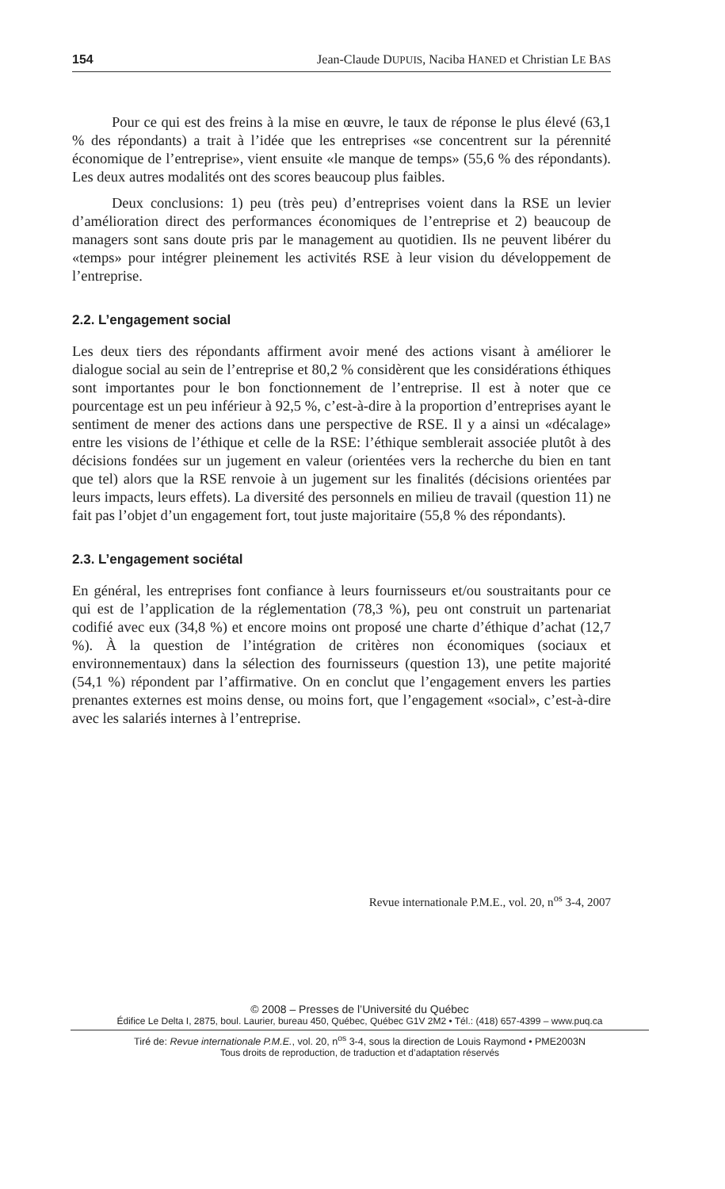154 Jean-Claude DUPUIS, Naciba HANED et Christian LE BAS
Pour ce qui est des freins à la mise en œuvre, le taux de réponse le plus élevé (63,1 % des répondants) a trait à l’idée que les entreprises «se concentrent sur la pérennité économique de l’entreprise», vient ensuite «le manque de temps» (55,6 % des répondants). Les deux autres modalités ont des scores beaucoup plus faibles.
Deux conclusions: 1) peu (très peu) d’entreprises voient dans la RSE un levier d’amélioration direct des performances économiques de l’entreprise et 2) beaucoup de managers sont sans doute pris par le management au quotidien. Ils ne peuvent libérer du «temps» pour intégrer pleinement les activités RSE à leur vision du développement de l’entreprise.
2.2. L’engagement social
Les deux tiers des répondants affirment avoir mené des actions visant à améliorer le dialogue social au sein de l’entreprise et 80,2 % considèrent que les considérations éthiques sont importantes pour le bon fonctionnement de l’entreprise. Il est à noter que ce pourcentage est un peu inférieur à 92,5 %, c’est-à-dire à la proportion d’entreprises ayant le sentiment de mener des actions dans une perspective de RSE. Il y a ainsi un «décalage» entre les visions de l’éthique et celle de la RSE: l’éthique semblerait associée plutôt à des décisions fondées sur un jugement en valeur (orientées vers la recherche du bien en tant que tel) alors que la RSE renvoie à un jugement sur les finalités (décisions orientées par leurs impacts, leurs effets). La diversité des personnels en milieu de travail (question 11) ne fait pas l’objet d’un engagement fort, tout juste majoritaire (55,8 % des répondants).
2.3. L’engagement sociétal
En général, les entreprises font confiance à leurs fournisseurs et/ou soustraitants pour ce qui est de l’application de la réglementation (78,3 %), peu ont construit un partenariat codifié avec eux (34,8 %) et encore moins ont proposé une charte d’éthique d’achat (12,7 %). À la question de l’intégration de critères non économiques (sociaux et environnementaux) dans la sélection des fournisseurs (question 13), une petite majorité (54,1 %) répondent par l’affirmative. On en conclut que l’engagement envers les parties prenantes externes est moins dense, ou moins fort, que l’engagement «social», c’est-à-dire avec les salariés internes à l’entreprise.
Revue internationale P.M.E., vol. 20, n<sup>os</sup> 3-4, 2007
© 2008 – Presses de l’Université du Québec
Édifice Le Delta I, 2875, boul. Laurier, bureau 450, Québec, Québec G1V 2M2 • Tél.: (418) 657-4399 – www.puq.ca
Tiré de: Revue internationale P.M.E., vol. 20, n<sup>os</sup> 3-4, sous la direction de Louis Raymond • PME2003N
Tous droits de reproduction, de traduction et d’adaptation réservés